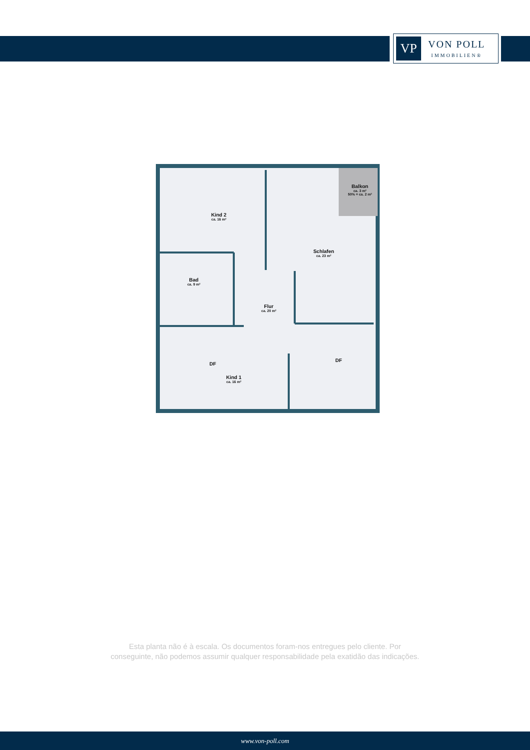VP
VON POLL
IMMOBILIEN®
Balkon
ca. 3 m²
50% = ca. 2 m²
Kind 2
ca. 16 m²
Schlafen
ca. 23 m²
Bad
ca. 9 m²
Flur
ca. 20 m²
DF
DF
Kind 1
ca. 16 m²
Esta planta não é à escala. Os documentos foram-nos entregues pelo cliente. Por
conseguinte, não podemos assumir qualquer responsabilidade pela exatidão das indicações.
www.von-poll.com